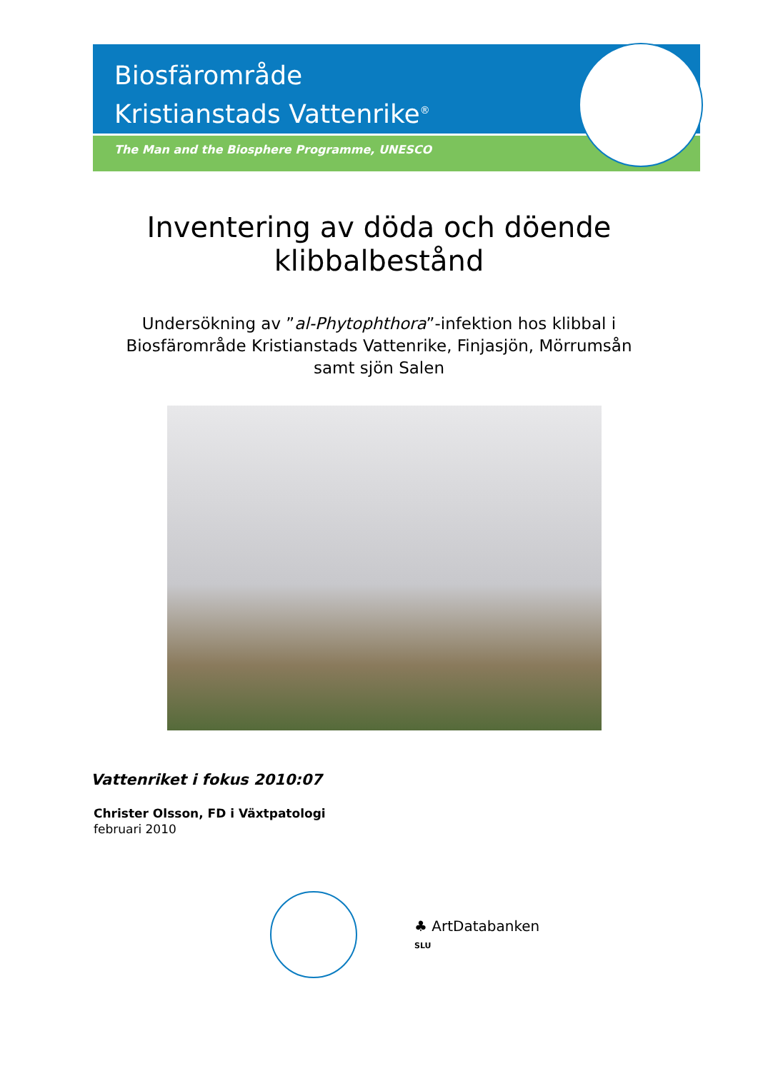Biosfärområde
Kristianstads Vattenrike<sup>®</sup>
The Man and the Biosphere Programme, UNESCO
Inventering av döda och döende
klibbalbestånd
Undersökning av ”al-Phytophthora”-infektion hos klibbal i
Biosfärområde Kristianstads Vattenrike, Finjasjön, Mörrumsån
samt sjön Salen
Vattenriket i fokus 2010:07
Christer Olsson, FD i Växtpatologi
februari 2010
♣ ArtDatabanken
SLU